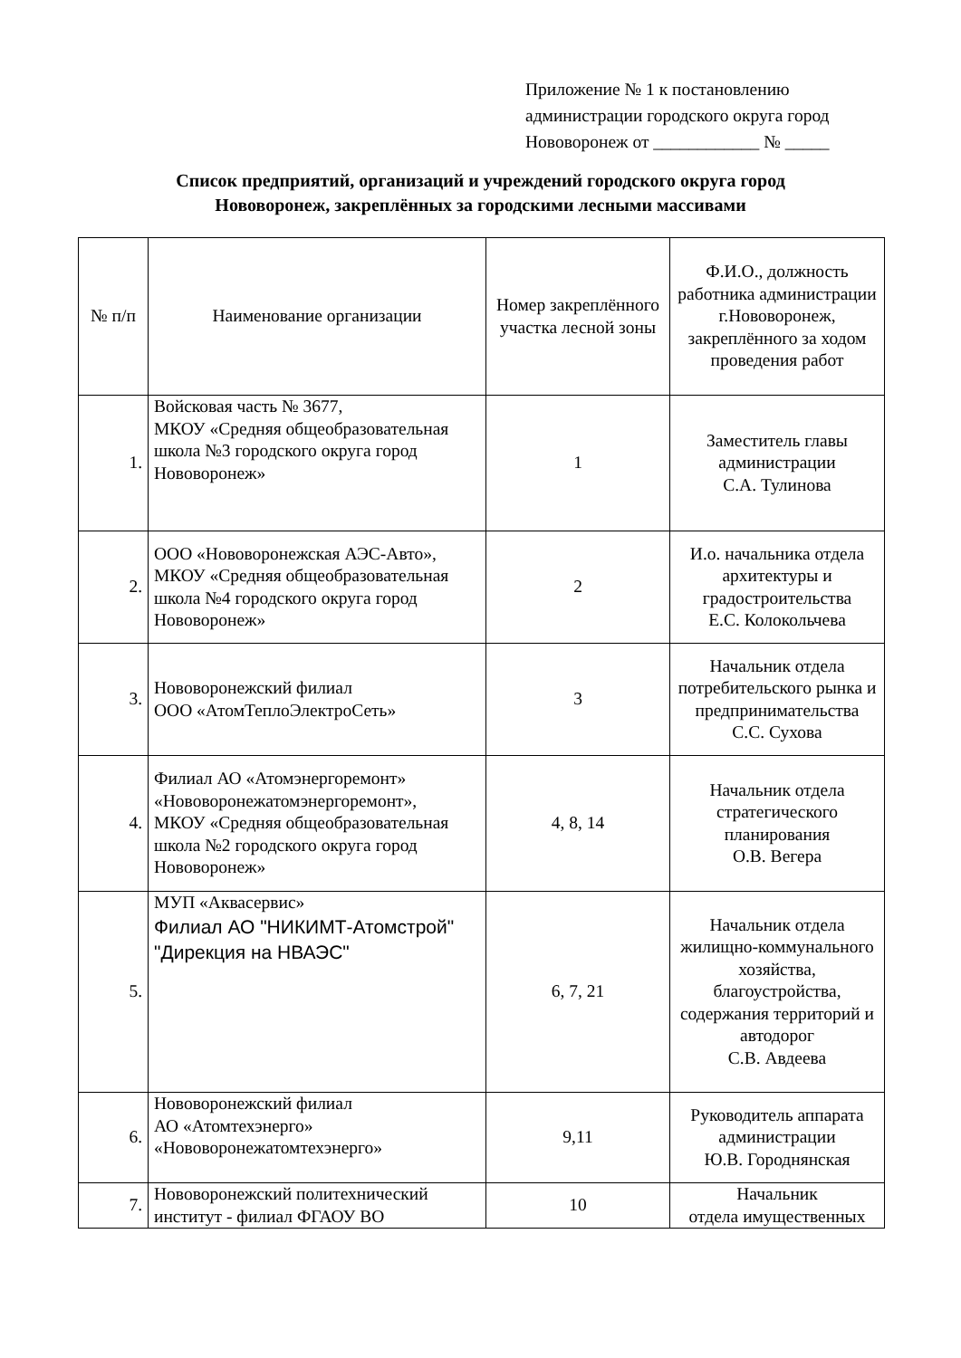Приложение № 1 к постановлению
администрации городского округа город
Нововоронеж от ____________ № _____
Список предприятий, организаций и учреждений городского округа город
Нововоронеж, закреплённых за городскими лесными массивами
| № п/п | Наименование организации | Номер закреплённого участка лесной зоны | Ф.И.О., должность работника администрации г.Нововоронеж, закреплённого за ходом проведения работ |
| --- | --- | --- | --- |
| 1. | Войсковая часть № 3677, МКОУ «Средняя общеобразовательная школа №3 городского округа город Нововоронеж» | 1 | Заместитель главы администрации С.А. Тулинова |
| 2. | ООО «Нововоронежская АЭС-Авто», МКОУ «Средняя общеобразовательная школа №4 городского округа город Нововоронеж» | 2 | И.о. начальника отдела архитектуры и градостроительства Е.С. Колокольчева |
| 3. | Нововоронежский филиал ООО «АтомТеплоЭлектроСеть» | 3 | Начальник отдела потребительского рынка и предпринимательства С.С. Сухова |
| 4. | Филиал АО «Атомэнергоремонт» «Нововоронежатомэнергоремонт», МКОУ «Средняя общеобразовательная школа №2 городского округа город Нововоронеж» | 4, 8, 14 | Начальник отдела стратегического планирования О.В. Вегера |
| 5. | МУП «Аквасервис» Филиал АО "НИКИМТ-Атомстрой" "Дирекция на НВАЭС" | 6, 7, 21 | Начальник отдела жилищно-коммунального хозяйства, благоустройства, содержания территорий и автодорог С.В. Авдеева |
| 6. | Нововоронежский филиал АО «Атомтехэнерго» «Нововоронежатомтехэнерго» | 9,11 | Руководитель аппарата администрации Ю.В. Городнянская |
| 7. | Нововоронежский политехнический институт - филиал ФГАОУ ВО | 10 | Начальник отдела имущественных |